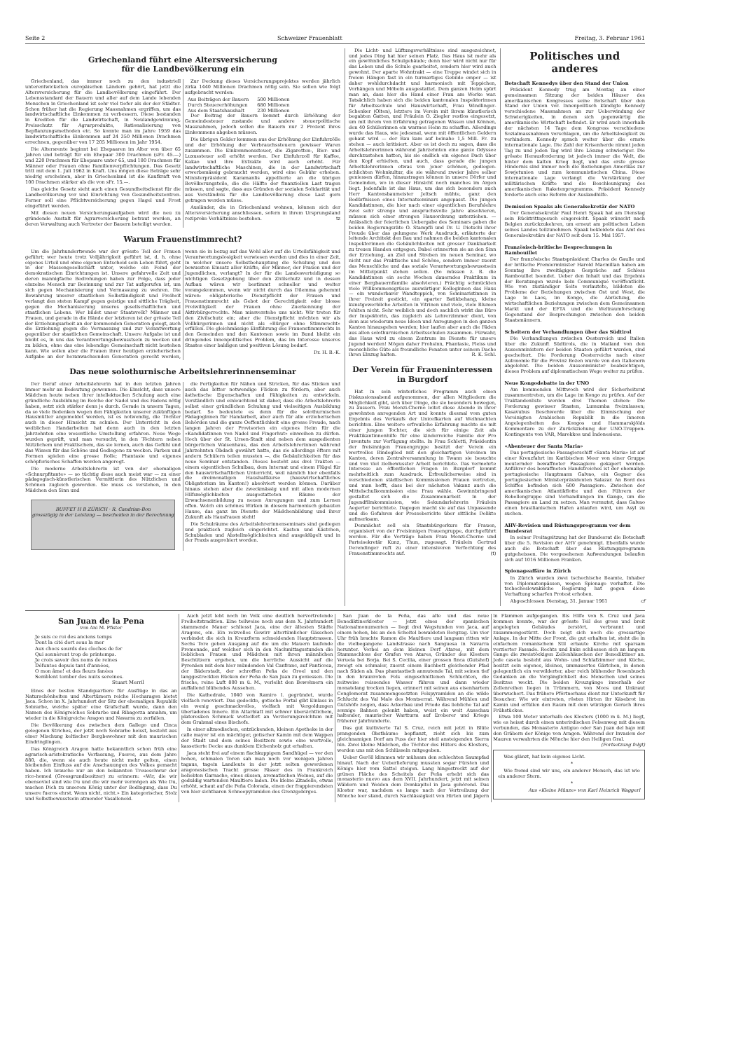Seite 2 Schweizer Frauenblatt Freitag, 3. Februar 1961
Griechenland führt eine Altersversicherung
für die Landbevölkerung ein
Griechenland, das immer noch zu den industriell unterentwickelten europäischen Ländern gehört, hat jetzt die Altersversicherung für die Landbevölkerung eingeführt. Der Lebensstandard der Bauern und aller auf dem Lande lebenden Menschen in Griechenland ist sehr viel tiefer als der der Städter. Schon früher hat die Regierung Massnahmen ergriffen, um das landwirtschaftliche Einkommen zu verbessern. Diese bestanden in Krediten für die Landwirtschaft, in Neulandgewinnung, Preisschutz für Agrarprodukte, Rationalisierung von Bepflanzungsmethoden etc. So konnte man im Jahre 1959 das landwirtschaftliche Einkommen auf 24 350 Millionen Drachmen errechnen, gegenüber von 17 205 Millionen im Jahr 1954.
Die Altersrente beginnt bei Ehepaaren im Alter von über 65 Jahren und beträgt für ein Ehepaar 300 Drachmen (sFr. 45.—) und 220 Drachmen für Ehepaare unter 65, und 180 Drachmen für Männer oder Frauen ohne Familienverpflichtungen. Das Gesetz tritt mit dem 1. Juli 1962 in Kraft. Uns mögen diese Beträge sehr niedrig erscheinen, aber in Griechenland ist die Kaufkraft von 100 Drachmen stärker als die von sFr. 15.—.
Das gleiche Gesetz sieht auch einen Gesundheitsdienst für die Landbevölkerung vor und Einrichtung von Gesundheitszentren. Ferner soll eine Pflichtversicherung gegen Hagel und Frost eingeführt werden.
Mit diesen neuen Versicherungsaufgaben wird die neu zu gründende Anstalt für Agrarversicherung betraut werden, an deren Verwaltung auch Vertreter der Bauern beteiligt werden.
Zur Deckung dieses Versicherungsprojektes werden jährlich zirka 1440 Millionen Drachmen nötig sein. Sie sollen wie folgt aufgebracht werden:
| Aus Beiträgen der Bauern | 500 Millionen |
| Durch Steuererhöhungen | 680 Millionen |
| Aus dem Staatshaushalt | 230 Millionen |
Der Beitrag der Bauern kommt durch Erhöhung der Gemeindesteuer zustande und andere steuerpolitische Massnahmen, jedoch sollen die Bauern nur 2 Prozent ihres Einkommens abgeben müssen.
Die übrigen Gelder kommen aus der Erhöhung der Einfuhrzölle und der Erhöhung der Verbrauchssteuern gewisser Waren zusammen. Die Einkommenssteuer, die Zigaretten-, Bier- und Luxussteuer soll erhöht werden. Der Einfuhrzoll für Kaffee, Kakao und ihre Extrakte wird auch erhöht. Für landwirtschaftliche Maschinen, die in der Landwirtschaft erwerbsmässig gebraucht werden, wird eine Gebühr erhoben. Ministerpräsident Karamanlis appellierte an die übrigen Bevölkerungsteile, die die Hälfte der finanziellen Last tragen müssen, und sagte, dass aus Gründen der sozialen Solidarität und aus Verständnis für die Landbevölkerung diese Last gern getragen werden müsse.
Ausländer, die in Griechenland wohnen, können sich der Altersversicherung anschliessen, sofern in ihrem Ursprungsland reziproke Verhältnisse bestehen. tz
Warum Frauenstimmrecht?
Um die Jahrhundertwende war der grösste Teil der Frauen geführt; wer heute trotz Volljährigkeit geführt ist, d. h. ohne eigenes Urteil und ohne eigenen Entscheid sein Leben führt, geht in der Massengesellschaft unter, welche ein Feind der demokratischen Einrichtungen ist. Unsere gefahrvolle Zeit und deren mannigfache Bedrohungen haben zur Folge, dass jeder einzelne Mensch zur Besinnung und zur Tat aufgerufen ist, um sich gegen Mechanisierung und Vermassung zu wehren. Die Bewahrung unserer staatlichen Selbständigkeit und Freiheit verlangt den steten Kampf gegen geistige und sittliche Trägheit, gegen die Mechanisierung unseres gesellschaftlichen und staatlichen Lebens. Wer bildet unser Staatsvolk? Männer und Frauen, und gerade in die Hände der letzteren ist der grösste Teil der Erziehungsarbeit an der kommenden Generation gelegt, auch die Erziehung gegen die Vermassung und zur Verantwortung gegenüber der staatlichen Gemeinschaft. Unsere Aufgabe ist und bleibt es, in uns das Verantwortungsbewusstsein zu wecken und zu bilden, ohne das eine lebendige Gemeinschaft nicht bestehen kann. Wie sollen aber die Frauen ihrer heutigen erzieherischen Aufgabe an der heranwachsenden Generation gerecht werden, wenn sie in bezug auf das Wohl aller auf die Urteilsfähigkeit und Verantwortungslosigkeit verwiesen werden und dies in einer Zeit, in welcher unsere Selbstbehauptung die Schulung und den bewussten Einsatz aller Kräfte, der Männer, der Frauen und der Jugendlichen, verlangt? In der für die Landesverteidigung so wichtigen Gesetzgebung über den Zivilschutz und in dessen Aufbau wären wir bestimmt schneller und weiter vorangekommen, wenn wir nicht durch das Dilemma gehemmt wären: obligatorische Dienstpflicht der Frauen und Frauenstimmrecht als Gebot der Gerechtigkeit oder blosse Freiwilligkeit der Frauen ohne Zuerkennung der Aktivbürgerrechte. Man missverstehe uns nicht: Wir treten für den Zivilschutz ein; aber die Dienstpflicht möchten wir als Vollbürgerinnen und nicht als «Bürger ohne Stimmrecht» erfüllen. Die gleichmässige Einführung des Frauenstimmrechts in den Gemeinden und den Kantonen sowie im Bund bleibt ein dringendes innenpolitisches Problem, das im Interesse unseres Staates einer baldigen und positiven Lösung bedarf.
Dr. H. B.-K.
Das neue solothurnische Arbeitslehrerinnenseminar
Der Beruf einer Arbeitslehrerin hat in den letzten Jahren immer mehr an Bedeutung gewonnen. Die Einsicht, dass unsere Mädchen heute neben ihrer intellektuellen Schulung auch eine gründliche Ausbildung im Reiche der Nadel und des Fadens nötig haben, setzt sich stärker denn je durch. Gerade in unsern Tagen, da so viele Bedenken wegen den Fähigkeiten unserer zukünftigen Hausmütter angemeldet werden, ist es notwendig, die Töchter auch in dieser Hinsicht zu schulen. Der Unterricht in den weiblichen Handarbeiten hat denn auch in den letzten Jahrzehnten eine wesentliche Umstellung erfahren. Neue Wege wurden geprüft, und man versucht, in den Töchtern neben Nützlichem und Praktischem, das sie lernen, auch das Gefühl und das Wissen für das Schöne und Gediegene zu wecken. Farben und Formen spielen eine grosse Rolle; Phantasie und eigenes schöpferisches Schaffen werden angeregt.
Die moderne Arbeitslehrerin ist von der ehemaligen «Schnurpfitante» — so tüchtig diese auch meist war — zu einer pädagogisch-künstlerischen Vermittlerin des Nützlichen und Schönen zugleich geworden. Sie muss es verstehen, in den Mädchen den Sinn und
BUFFET H B ZÜRICH · R. Candrian-Bon
grosszügig in der Leistung — bescheiden in der Berechnung
die Fertigkeiten für Nähen und Stricken, für das Sticken und auch das bitter notwendige Flicken zu fördern, aber auch ästhetische Eigenschaften und Fähigkeiten zu entwickeln. Verständlich und einleuchtend ist daher, dass die Arbeitslehrerin selbst einer gründlichen Schulung und vielseitigen Ausbildung bedarf. So bedeutete es denn für die solothurnischen Pädagoginnen für Handarbeit, aber auch für alle erzieherischen Behörden und die ganze Oeffentlichkeit eine grosse Freude, nach langen Jahren der Provisorien ein eigenes Heim für die «Kandidatinnen von Nadel und Fingerhut» einweihen zu dürfen. Hoch über der St. Ursen-Stadt sind neben dem ausgedienten bürgerlichen Waisenhaus, das den Arbeitslehrerinnen während Jahrzehnten Obdach gewährt hatte, das sie allerdings öfters mit andern Schülern teilen mussten —, die Gebäulichkeiten für das neue Seminar entstanden. Dieses besteht aus drei Trakten — einem eigentlichen Schulbau, dem Internat und einem Flügel für den hauswirtschaftlichen Unterricht, weil nämlich hier ebenfalls die dreimonatigen Haushaltkurse (hauswirtschaftliches Obligatorium im Kanton!) absolviert werden können. Darüber hinaus stehen aber die zweckmässig und mit allen modernen Hilfsmöglichkeiten ausgestatteten Räume der Erwachsenenbildung zu neuen Anregungen und zum Lernen offen. Welch ein schönes Wirken in diesem harmonisch gebauten Hause, das ganz im Dienste der Mädchenbildung und ihrer Zukunft als Hausfrauen steht!
Die Schulräume des Arbeitslehrerinnenseminars sind gediegen und praktisch zugleich eingerichtet. Kasten und Kästchen, Schubladen und Abstellmöglichkeiten sind ausgeklügelt und in der Praxis ausprobiert worden.
Die Licht- und Lüftungsverhältnisse sind ausgezeichnet, und jedes Ding hat hier seinen Platz. Das Haus ist mehr als ein gewöhnliches Schulgebäude; denn hier wird nicht nur für das Leben und die Schule gearbeitet, sondern hier wird auch gewohnt. Der aparte Wohntrakt — eine Treppe windet sich in freiem Hängen fast in ein turmartiges Gebilde empor — ist daher wohldurchdacht und harmonisch mit Teppichen, Vorhängen und Möbeln ausgestattet. Dem ganzen Heim spürt man an, dass hier die Hand einer Frau am Werke war. Tatsächlich haben sich die beiden kantonalen Inspektorinnen für Arbeitsschule und Hauswirtschaft, Frau Windlinger-Schenker (Olten), letztere im Verein mit ihrem künstlerisch begabten Gatten, und Fräulein O. Ziegler restlos eingesetzt, um mit ihrem von Erfahrung getragenen Wissen und Können, den 40 Schülerinnen ein warmes Heim zu schaffen. Allerdings wurde das Haus, wie jedesmal, wenn mit öffentlichen Geldern gebaut wird — der Bau kam auf beinahe 1,5 Mill. Fr. zu stehen — auch kritisiert. Aber es ist doch zu sagen, dass die Arbeitslehrerinnen während Jahrzehnten eine ganze Odyssee durchzustehen hatten, bis sie endlich ein eigenes Dach über den Kopf erhielten, und auch, dass gerade die jungen Arbeitslehrerinnen etwas von jener schönen, gediegen-schlichten Wohnkultur, die sie während zweier Jahre selber geniessen dürfen, hinaustragen können in unsere Dörfer und Gemeinden, wo in dieser Hinsicht noch manches im Argen liegt. Jedenfalls ist das Haus, um das sich besonders auch Herr Kantonsbaumeister Jeltsch mühte, ganz den Bedürfnissen eines Internatseminars angepasst. Die jungen Kandidatinnen, die hier nach einer eigentlichen Berufslehre zwei sehr strenge und anspruchsvolle Jahre absolvieren, müssen sich einer strengen Hausordnung unterziehen. — Anlässlich der feierlichen Uebergabe des Seminars gaben die beiden Regierungsräte O. Stampfli und Dr. U. Dietschi ihrer Freude über das gelungene Werk Ausdruck, erläuterte der leitende Architekt den Bau und nahmen die beiden kantonalen Inspektorinnen die Gebäulichkeiten mit grosser Dankbarkeit zu treuen Handen entgegen. Dabei erinnerten sie an den Sinn der Erziehung, an Ziel und Streben im neuen Seminar, wo nicht nur das Praktische und Schöne, sondern immer zuerst das Menschliche und das soziale Verantwortungsbewusstsein im Mittelpunkt stehen sollen. (So müssen z. B. die Kandidatinnen ein sechs Wochen dauerndes Praktikum in einer Bergbauernfamilie absolvieren.) Prächtig schmückten viele Willkommensgrüsse auswärtiger Kolleginnen das Haus — ein wunderbarer Wandteppich, von Seminaristinnen in ihrer Freizeit gestickt, ein aparter Batikbehang, kleine kunstgewerbliche Arbeiten in Vitrinen und viele, viele Blumen fehlten nicht. Sehr weiblich und doch sachlich wirkt das Büro der Inspektorin, das zugleich als Lehrerzimmer dient, von dem aus wiederum neue Ideen und Anregungen in den ganzen Kanton hinausgehen werden; hier laufen aber auch die Fäden aus allen solothurnischen Arbeitsschulen zusammen. Fürwahr, das Haus wird zu einem Zentrum im Dienste für unsere Jugend werden! Mögen daher Frohsinn, Phantasie, Fleiss und menschliche Güte als freundliche Penaten unter seinem Dache ihren Einzug halten. R. K. Schl.
Der Verein für Fraueninteressen
in Burgdorf
Hat in sein winterliches Programm auch einen Diskussionsabend aufgenommen, der allen Mitgliedern die Möglichkeit gibt, sich über Dinge, die sie besonders bewegen, zu äussern. Frau Menzi-Cherno leitet diese Abende in ihrer gewohnten anregenden Art und konnte diesmal vom guten Ergebnis des Verkaufs der Unicefkarten auf Weihnachten berichten. Eine weitere erfreuliche Erfahrung machte sie mit einer jungen Tochter, die sich für einige Zeit als Praktikantinnenhilfe für eine kinderreiche Familie der Pro Juventute zur Verfügung stellte. In Frau Schletti, Präsidentin der freisinnigen Frauengruppe besitzt der Verein ein wertvolles Bindeglied mit den gleichartigen Vereinen im Kanton, deren Zentralversammlung in Twann sie besuchte und von viel zielbewusster Arbeit berichtete. Das vermehrte Interesse an öffentlichen Fragen in Burgdorf kommt mehrheitlich zum Ausdruck. Erfreulicherweise sind in verschiedenen städtischen Kommissionen Frauen vertreten, und man hofft, dass bei der nächsten Vakanz auch die Mittelschulkommission eine Frau wähle. Gewinnbringend gestaltet sich die Zusammenarbeit in der Jugendfilmkommission, wie Sekundarlehrerin Fräulein Aegerter berichtete. Dagegen macht sie auf das Unpassende und die Gefahren der Presseberichte über sittliche Delikte aufmerksam.
Demnächst soll ein Staatsbürgerkurs für Frauen, organisiert von der Freisinnigen Frauengruppe, durchgeführt werden. Für die Vorträge haben Frau Menzi-Cherno und Parteisekretär Kunz, Thun, zugesagt. Fräulein Gertrud Derendinger ruft zu einer intensiveren Verfechtung des Frauenstimmrechts auf. (t)
Politisches und anderes
Botschaft Kennedys über den Stand der Union
Präsident Kennedy trug am Montag an einer gemeinsamen Sitzung der beiden Häuser des amerikanischen Kongresses seine Botschaft über den Stand der Union vor. Innenpolitisch kündigte Kennedy verschiedene Massnahmen an zur Ueberwindung der Schwierigkeiten, in denen sich gegenwärtig die amerikanische Wirtschaft befindet. Er wird auch innerhalb der nächsten 14 Tage dem Kongress verschiedene Sozialmassnahmen vorschlagen, um die Arbeitslosigkeit zu verhindern. Kennedy sprach weiter über die ernste internationale Lage. Die Zahl der Krisenherde nimmt jeden Tag zu und jeden Tag wird ihre Lösung schwieriger. Die grösste Herausforderung ist jedoch immer die Welt, die hinter dem kalten Krieg liegt, und das erste grosse Hindernis sind immer noch die Beziehungen Amerikas zur Sowjetunion und zum kommunistischen China. Diese internationale Lage verlangt die Verstärkung der militärischen Kräfte und die Beschleunigung des amerikanischen Raketenprogramms. Präsident Kennedy forderte auch eine Reform der Auslandhilfe.
Demission Spaaks als Generalsekretär der NATO
Der Generalsekretär Paul Henri Spaak hat am Dienstag sein Rücktrittsgesuch eingereicht. Spaak wünscht nach Belgien zurückzukehren, um erneut am politischen Leben seines Landes teilzunehmen. Spaak bekleidete das Amt des Generalsekretärs der NATO seit dem 15. Mai 1957.
Französisch-britische Besprechungen in Rambouillet
Der französische Staatspräsident Charles de Gaulle und der britische Premierminister Harold Macmillan haben am Sonntag ihre zweitägigen Gespräche auf Schloss Rambouillet beendet. Ueber den Inhalt und das Ergebnis der Beratungen wurde kein Communiqué veröffentlicht. Wie von zuständiger Seite verlautete, bildeten die Probleme der Beziehungen zwischen Ost und West, die Lage in Laos, im Kongo, die Abrüstung, die wirtschaftlichen Beziehungen zwischen dem Gemeinsamen Markt und der EFTA und die Weltraumforschung Gegenstand der Besprechungen zwischen den beiden Staatsmännern.
Scheitern der Verhandlungen über das Südtirol
Die Verhandlungen zwischen Oesterreich und Italien über die Zukunft Südtirols, die in Mailand von den Aussenministern der beiden Staaten geführt wurden, sind gescheitert. Die Forderung Oesterreichs nach einer Autonomie für die Provinz Bozen wurde von den Italienern abgelehnt. Die beiden Aussenminister beabsichtigen, dieses Problem auf diplomatischem Wege weiter zu prüfen.
Neue Kongodebatte in der UNO
Am kommenden Mittwoch wird der Sicherheitsrat zusammentreten, um die Lage im Kongo zu prüfen. Auf der Traktandenliste werden drei Themen stehen: Die Forderung gewisser Staaten, Lumumba freizulassen; Kasavubus Beschwerde über die Einmischung der Vereinigten Arabischen Republik in die inneren Angelegenheiten des Kongos und Hammarskjölds Kommentare zu der Zurückziehung der UNO-Truppen-Kontingente von VAR, Marokkos und Indonesiens.
«Abenteuer der Santa Maria»
Das portugiesische Passagierschiff «Santa Maria» ist auf einer Kreuzfahrt im Karibischen Meer von einer Gruppe meuternder bewaffneter Passagiere gekapert worden. Anführer des bewaffneten Handstreiches ist der ehemalige portugiesische Hauptmann Galvao, ein Gegner des portugiesischen Ministerpräsidenten Salazar. An Bord des Schiffes befinden sich 600 Passagiere. Zwischen der amerikanischen Atlantikflotte und den Führern der Rebellengruppe sind Verhandlungen im Gange, um die Passagiere an Land zu setzen. Man vermutet, dass Galvao einen brasilianischen Hafen anlaufen wird, um Asyl zu suchen.
AHV-Revision und Rüstungsprogramm vor dem Bundesrat
In seiner Freitagsitzung hat der Bundesrat die Botschaft über die 5. Revision der AHV genehmigt. Ebenfalls wurde auch die Botschaft über das Rüstungsprogramm gutgeheissen. Die vorgesehenen Aufwendungen belaufen sich auf 1016 Millionen Franken.
Spionageaffäre in Zürich
In Zürich wurden zwei tschechische Beamte, Inhaber von Diplomatenpässen, wegen Spionage verhaftet. Die tschechoslowakische Regierung hat gegen diese Verhaftung scharfen Protest erhoben.
Abgeschlossen Dienstag, 31. Januar 1961 cf
San Juan de la Pena
von Ani M. Pfister
Je suis ce roi des anciens temps
Dont la cité dort sous la mer
Aux chocs sourds des cloches de fer
Qui sonnèrent trop de printemps.
Je crois savoir des noms de reines
Défuntes depuis tant d'années,
O mon âme! et des fleurs fanées
Semblent tomber des nuits sereines.
Stuart Merril
Eines der besten Standquartiere für Ausflüge in das an Naturschönheiten und Altertümern reiche Hocharagon bietet Jaca. Schon im X. Jahrhundert der Sitz der ehemaligen Republik Sobrarbe, welche später eine Grafschaft wurde, dann den Namen des Königreiches Sobrarbe und Ribagorza annahm, um wieder in die Königreiche Aragon und Navarra zu zerfallen.
Die Bevölkerung des zwischen dem Gallego und Cinca gelegenen Striches, der jetzt noch Sobrarbe heisst, besteht aus einer Mischung keltischer Bergbewohner mit den maurischen Eindringlingen.
Das Königreich Aragon hatte bekanntlich schon früh eine agrarisch-aristokratische Verfassung, Fueros, aus dem Jahre 880, die, wenn sie auch heute nicht mehr gelten, einen bleibenden Einfluss auf die Anschauungen des Volkes gemacht haben. Ich brauche nur an den bekannten Treueschwur der rico-homed (Grossgrundbesitzer) zu erinnern: «Wir, die wir ebensoviel sind wie Du und die wir mehr vermögen als Wie Du, machen Dich zu unserem König unter der Bedingung, dass Du unsere fueros ehrst. Wenn nicht, nicht.» Ein kategorischer, Stolz und Selbstbewusstsein atmender Vasalleneid.
Auch jetzt lebt noch im Volk eine deutlich hervortretende Freiheitstradition. Eine teilweise noch aus dem X. Jahrhundert stammende Mauer schliesst Jaca, eine der ältesten Städte Aragons, ein. Ein reizvolles Gewirr altertümlicher Gässchen verbindet die sich in Kreuzform schneidenden Hauptstrassen. Sechs Tore geben Ausgang auf die um die Mauern laufende Promenade, auf welcher sich in den Nachmittagsstunden die lieblichen Frauen und Mädchen mit ihren männlichen Beschützern ergehen, um die herrliche Aussicht auf die Pyrenäen mit dem hier mündenden Val Canfranc, auf Panticosa, der Bäderstadt, der schroffen Peña de Oroel und den langgestreckten Rücken der Peña de San Juan zu geniessen. Die frische, reine Luft 800 m ü. M., verleiht den Bewohnern ein auffallend blühendes Aussehen.
Die Kathedrale, 1040 von Ramiro I. gegründet, wurde vielfach renoviert. Das gedeckte, gotische Portal gibt Einlass in ein wenig geschmackvolles, vielfach mit Vergoldungen überladenes Innere. Ein Altarblatt mit schwer übersichtlichem, plateresken Schmuck wetteifert an Verzierungsreichtum mit dem Grabmal eines Bischofs.
In einer altmodischen, entzückenden, kleinen Apotheke in der calle mayor ist ein mächtiger, gotischer Kamin mit dem Wappen der Stadt und dem seines Besitzers sowie eine wertvolle, kassetierte Decke aus dunklem Eichenholz gut erhalten.
Jaca steht frei auf einem flachkuppigem Sandhügel — vor den hohen, schmalen Toren sah man noch vor wenigen Jahren tagaus, tagein Landleute in der jetzt selten gewordenen aragonesischen Tracht grosse Fässer des in Frankreich beliebten Garnacho, eines süssen, aromatischen Weines, auf die geduldig wartenden Maultiere laden. Die kleine Zitadelle, etwas erhöht, schaut auf die Peña Colorada, einen der frappierendsten von hier sichtbaren Schneepyramiden des Grenzgebirges.
San Juan de la Peña, das alte und das neue Benediktinerkloster — jetzt eines der spanischen Nationalmonumenten — liegt drei Wegstunden von Jaca, auf einem hohen, bis an den Scheitel bewaldeten Bergzug. Um vier Uhr früh brachte Ramon die Maultiere und langsam ritten wir die vielbegangene Landstrasse nach Sanguesa in Navarra herunter. Vorbei an dem kleinen Dorf Atares, mit dem Stammschloss der Grafen von Atares, Gründer des Klosters Veruela bei Borja. Bei S. Cecilia, einer grossen finca (Gutshof) zweigt ein schmaler, zuerst einem Bachbett gleichender Pfad nach Süden ab. Das phantastisch anmutende Tal, mit seinen tief in den braunroten Fels eingeschnittenen Schluchten, die zeitweise reissendes Wasser führen und dann wieder monatelang trocken liegen, erinnert mit seinen aus eisenhartem Conglomerat zusammengesetzten Felspyramiden an die wilde Schlucht des Val Malo des Montserrat. Während Mühlen und Gutshöfe zeigen, dass Ackerbau und Friede das liebliche Tal auf sonnige Bahnen gelenkt haben, weist ein weit Ausschau haltender, maurischer Wartturm auf Eroberer und Kriege früherer Jahrhunderte.
Das gut kultivierte Tal S. Cruz, reich mit jetzt in Blüte prangenden Obstbäume bepflanzt, zieht sich bis zum gleichnamigen Dorf am Fuss der hier steil ansteigenden Sierra hin. Zwei kleine Mädchen, die Töchter des Hüters des Klosters, werden uns mit den Schlüsseln mitgegeben.
Ueber Geröll klimmen wir mühsam den schlechten Saumpfad hinauf. Nach der Ueberlieferung mussten sogar Fürsten und Könige hier vom Sattel steigen. Lang hingestreckt auf der grünen Fläche des Scheitels der Peña erhebt sich das monasterio nuevo aus dem XVII. Jahrhundert, jetzt mit seinen Wäldern und Weiden dem Domkapitel in Jaca gehörend. Das Kloster war, nachdem es lange nach der Vertreibung der Mönche leer stand, durch Nachlässigkeit von Hirten und Jägern in Flammen aufgegangen. Bis Hilfe von S. Cruz und Jaca kommen konnte, war der grösste Teil des gross und breit angelegten Gebäudes zerstört, verbrannt und zusammengestürzt. Doch zeigt sich noch die grossartige Anlage. In der Mitte der Front, die gut erhalten ist, steht die in einfachem romanischem Stil erbaute Kirche mit sparsam verzierter Fassade. Rechts und links schliessen sich an langem Gange die zweistöckigen Zellenhäuschen der Benediktiner an. Jede caseta besteht aus Wohn- und Schlafzimmer und Küche, besitzt sein eigenes, kleines, ummauertes Gärtchen, in denen gelegentlich ein verwilderter, aber reich blühender Rosenbusch Gedanken an die Vergänglichkeit des Menschen und seines Besitzes weckt. Die beiden Kreuzgänge innerhalb der Zellenreihen liegen in Trümmern, von Moos und Unkraut überwuchert. Das frühere Pförtnerhaus dient zur Unterkunft für Besucher. Wie wir eintreten, rösten Hirten ihr Käsebrot im Kamin und erfüllen den Raum mit dem würzigen Geruch ihres Frühstückes.
Etwa 100 Meter unterhalb des Klosters (1000 m ü. M.) liegt, wie es heisst durch einen unterirdischen Felsenweg mit diesem verbunden, das Monasterio Antiguo oder San Juan del bajo mit den Gräbern der Könige von Aragon. Während der Invasion der Mauren verwahrten die Mönche hier den Heiligen Gral. (Fortsetzung folgt)
Was glänzt, hat kein eigenes Licht.
*
Wie fremd sind wir uns, ein anderer Mensch, das ist wie ein anderer Stern.
*
Aus «Kleine Münze» von Karl Heinrich Waggerl